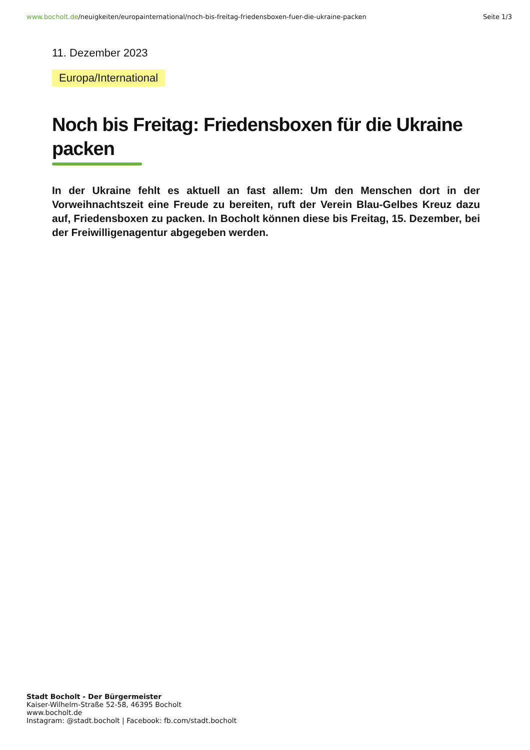www.bocholt.de/neuigkeiten/europainternational/noch-bis-freitag-friedensboxen-fuer-die-ukraine-packen
Seite 1/3
11. Dezember 2023
Europa/International
Noch bis Freitag: Friedensboxen für die Ukraine packen
In der Ukraine fehlt es aktuell an fast allem: Um den Menschen dort in der Vorweihnachtszeit eine Freude zu bereiten, ruft der Verein Blau-Gelbes Kreuz dazu auf, Friedensboxen zu packen. In Bocholt können diese bis Freitag, 15. Dezember, bei der Freiwilligenagentur abgegeben werden.
Stadt Bocholt - Der Bürgermeister
Kaiser-Wilhelm-Straße 52-58, 46395 Bocholt
www.bocholt.de
Instagram: @stadt.bocholt | Facebook: fb.com/stadt.bocholt